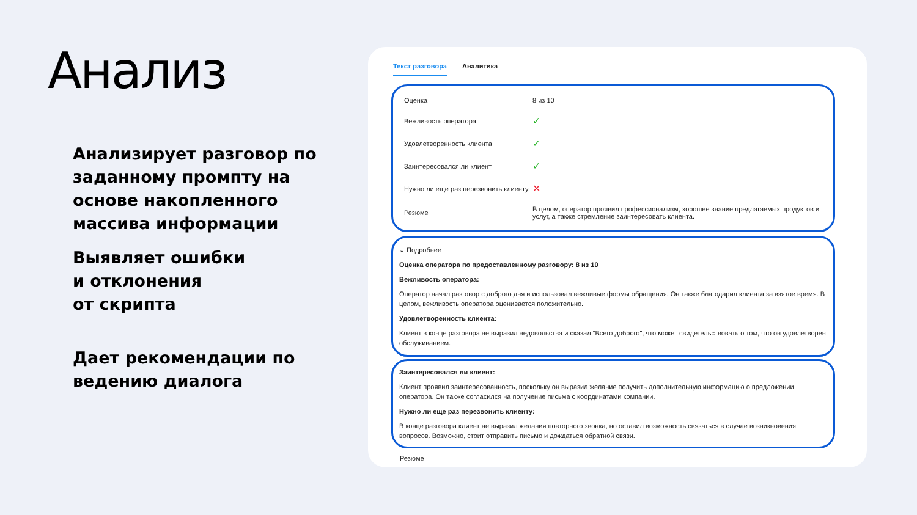Анализ
Анализирует разговор по заданному промпту на основе накопленного массива информации
Выявляет ошибки
и отклонения
от скрипта
Дает рекомендации по ведению диалога
Текст разговора Аналитика
| Оценка | 8 из 10 |
| Вежливость оператора | ✓ |
| Удовлетворенность клиента | ✓ |
| Заинтересовался ли клиент | ✓ |
| Нужно ли еще раз перезвонить клиенту | ✕ |
| Резюме | В целом, оператор проявил профессионализм, хорошее знание предлагаемых продуктов и услуг, а также стремление заинтересовать клиента. |
⌄ Подробнее
Оценка оператора по предоставленному разговору: 8 из 10
Вежливость оператора:
Оператор начал разговор с доброго дня и использовал вежливые формы обращения. Он также благодарил клиента за взятое время. В целом, вежливость оператора оценивается положительно.
Удовлетворенность клиента:
Клиент в конце разговора не выразил недовольства и сказал "Всего доброго", что может свидетельствовать о том, что он удовлетворен обслуживанием.
Заинтересовался ли клиент:
Клиент проявил заинтересованность, поскольку он выразил желание получить дополнительную информацию о предложении оператора. Он также согласился на получение письма с координатами компании.
Нужно ли еще раз перезвонить клиенту:
В конце разговора клиент не выразил желания повторного звонка, но оставил возможность связаться в случае возникновения вопросов. Возможно, стоит отправить письмо и дождаться обратной связи.
Резюме